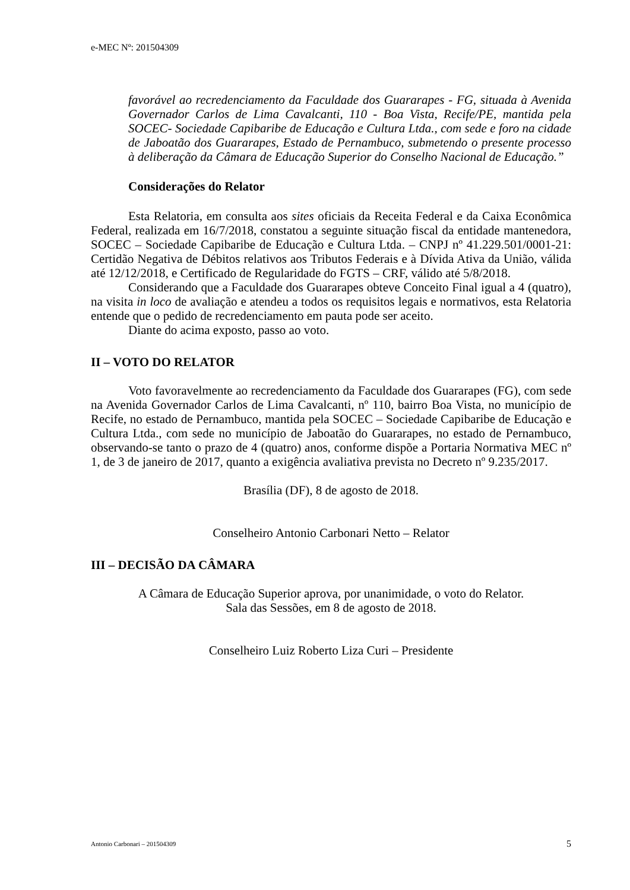e-MEC Nº: 201504309
favorável ao recredenciamento da Faculdade dos Guararapes - FG, situada à Avenida Governador Carlos de Lima Cavalcanti, 110 - Boa Vista, Recife/PE, mantida pela SOCEC- Sociedade Capibaribe de Educação e Cultura Ltda., com sede e foro na cidade de Jaboatão dos Guararapes, Estado de Pernambuco, submetendo o presente processo à deliberação da Câmara de Educação Superior do Conselho Nacional de Educação.”
Considerações do Relator
Esta Relatoria, em consulta aos sites oficiais da Receita Federal e da Caixa Econômica Federal, realizada em 16/7/2018, constatou a seguinte situação fiscal da entidade mantenedora, SOCEC – Sociedade Capibaribe de Educação e Cultura Ltda. – CNPJ nº 41.229.501/0001-21: Certidão Negativa de Débitos relativos aos Tributos Federais e à Dívida Ativa da União, válida até 12/12/2018, e Certificado de Regularidade do FGTS – CRF, válido até 5/8/2018.
Considerando que a Faculdade dos Guararapes obteve Conceito Final igual a 4 (quatro), na visita in loco de avaliação e atendeu a todos os requisitos legais e normativos, esta Relatoria entende que o pedido de recredenciamento em pauta pode ser aceito.
Diante do acima exposto, passo ao voto.
II – VOTO DO RELATOR
Voto favoravelmente ao recredenciamento da Faculdade dos Guararapes (FG), com sede na Avenida Governador Carlos de Lima Cavalcanti, nº 110, bairro Boa Vista, no município de Recife, no estado de Pernambuco, mantida pela SOCEC – Sociedade Capibaribe de Educação e Cultura Ltda., com sede no município de Jaboatão do Guararapes, no estado de Pernambuco, observando-se tanto o prazo de 4 (quatro) anos, conforme dispõe a Portaria Normativa MEC nº 1, de 3 de janeiro de 2017, quanto a exigência avaliativa prevista no Decreto nº 9.235/2017.
Brasília (DF), 8 de agosto de 2018.
Conselheiro Antonio Carbonari Netto – Relator
III – DECISÃO DA CÂMARA
A Câmara de Educação Superior aprova, por unanimidade, o voto do Relator.
Sala das Sessões, em 8 de agosto de 2018.
Conselheiro Luiz Roberto Liza Curi – Presidente
Antonio Carbonari – 201504309 5